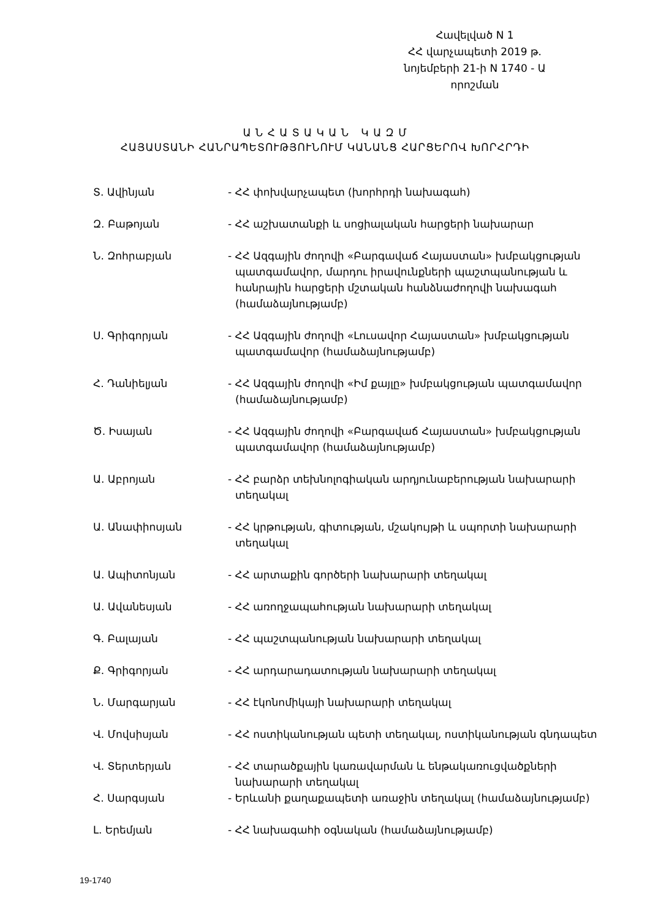Հավելված N 1
ՀՀ վարչապետի 2019 թ.
նոյեմբերի 21-ի N 1740 - Ա
որոշման
Ա Ն Հ Ա Տ Ա Կ Ա Ն Կ Ա Զ Մ
ՀԱՅԱՍՏԱՆԻ ՀԱՆՐԱՊԵՏՈՒԹՅՈՒՆՈՒՄ ԿԱՆԱՆՑ ՀԱՐՑԵՐՈՎ ԽՈՐՀՐԴԻ
Տ. Ավինյան - ՀՀ փոխվարչապետ (խորհրդի նախագահ)
Զ. Բաթոյան - ՀՀ աշխատանքի և սոցիալական հարցերի նախարար
Ն. Զոհրաբյան - ՀՀ Ազգային ժողովի «Բարգավաճ Հայաստան» խմբակցության պատգամավոր, մարդու իրավունքների պաշտպանության և հանրային հարցերի մշտական հանձնաժողովի նախագահ (համաձայնությամբ)
Ս. Գրիգորյան - ՀՀ Ազգային ժողովի «Լուսավոր Հայաստան» խմբակցության պատգամավոր (համաձայնությամբ)
Հ. Դանիելյան - ՀՀ Ազգային ժողովի «Իմ քայլը» խմբակցության պատգամավոր (համաձայնությամբ)
Ծ. Իսայան - ՀՀ Ազգային ժողովի «Բարգավաճ Հայաստան» խմբակցության պատգամավոր (համաձայնությամբ)
Ա. Աբրոյան - ՀՀ բարձր տեխնոլոգիական արդյունաբերության նախարարի տեղակալ
Ա. Անափիոսյան - ՀՀ կրթության, գիտության, մշակույթի և սպորտի նախարարի տեղակալ
Ա. Ապիտոնյան - ՀՀ արտաքին գործերի նախարարի տեղակալ
Ա. Ավանեսյան - ՀՀ առողջապահության նախարարի տեղակալ
Գ. Բալայան - ՀՀ պաշտպանության նախարարի տեղակալ
Ք. Գրիգորյան - ՀՀ արդարադատության նախարարի տեղակալ
Ն. Մարգարյան - ՀՀ էկոնոմիկայի նախարարի տեղակալ
Վ. Մովսիսյան - ՀՀ ոստիկանության պետի տեղակալ, ոստիկանության գնդապետ
Վ. Տերտերյան - ՀՀ տարածքային կառավարման և ենթակառուցվածքների նախարարի տեղակալ
Հ. Սարգսյան - Երևանի քաղաքապետի առաջին տեղակալ (համաձայնությամբ)
Լ. Երեմյան - ՀՀ նախագահի օգնական (համաձայնությամբ)
19-1740